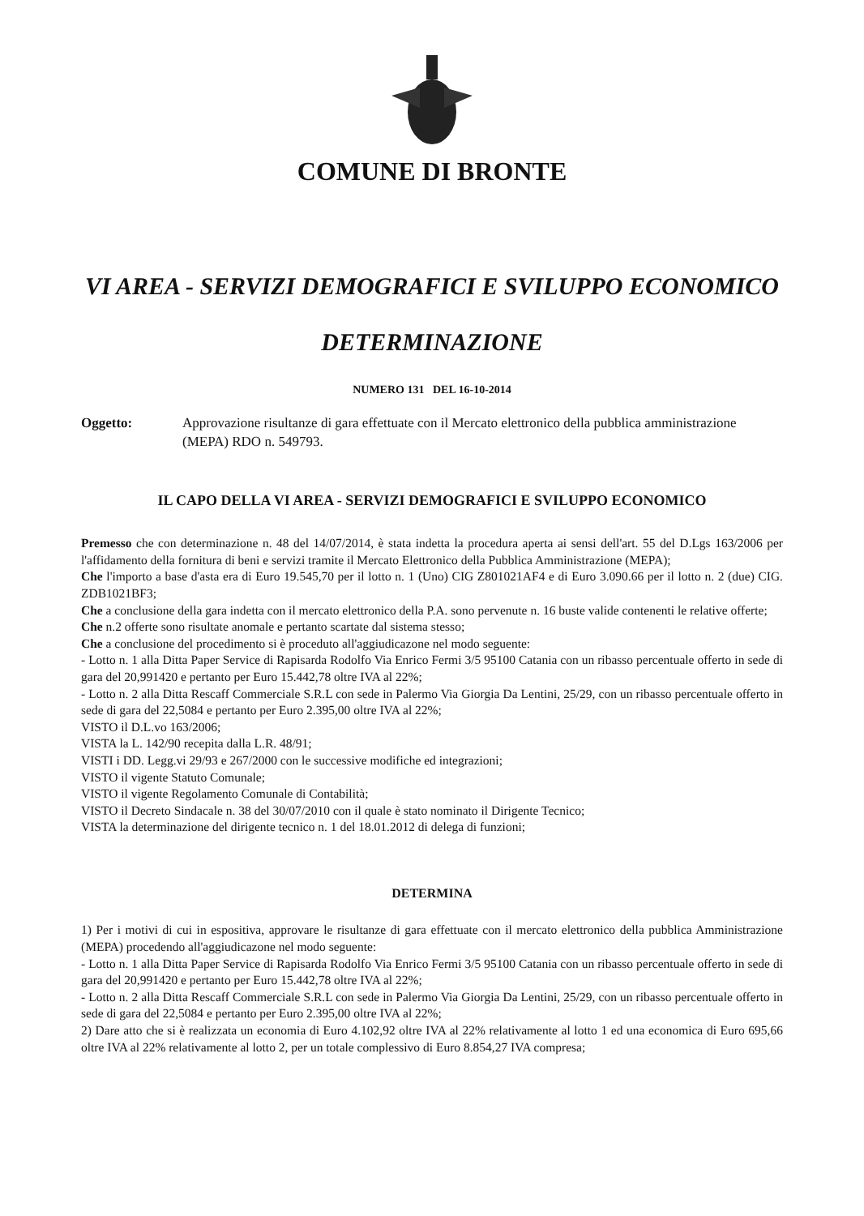COMUNE DI BRONTE
VI AREA - SERVIZI DEMOGRAFICI E SVILUPPO ECONOMICO
DETERMINAZIONE
NUMERO 131 DEL 16-10-2014
Oggetto: Approvazione risultanze di gara effettuate con il Mercato elettronico della pubblica amministrazione (MEPA) RDO n. 549793.
IL CAPO DELLA VI AREA - SERVIZI DEMOGRAFICI E SVILUPPO ECONOMICO
Premesso che con determinazione n. 48 del 14/07/2014, è stata indetta la procedura aperta ai sensi dell'art. 55 del D.Lgs 163/2006 per l'affidamento della fornitura di beni e servizi tramite il Mercato Elettronico della Pubblica Amministrazione (MEPA);
Che l'importo a base d'asta era di Euro 19.545,70 per il lotto n. 1 (Uno) CIG Z801021AF4 e di Euro 3.090.66 per il lotto n. 2 (due) CIG. ZDB1021BF3;
Che a conclusione della gara indetta con il mercato elettronico della P.A. sono pervenute n. 16 buste valide contenenti le relative offerte;
Che n.2 offerte sono risultate anomale e pertanto scartate dal sistema stesso;
Che a conclusione del procedimento si è proceduto all'aggiudicazone nel modo seguente:
- Lotto n. 1 alla Ditta Paper Service di Rapisarda Rodolfo Via Enrico Fermi 3/5 95100 Catania con un ribasso percentuale offerto in sede di gara del 20,991420 e pertanto per Euro 15.442,78 oltre IVA al 22%;
- Lotto n. 2 alla Ditta Rescaff Commerciale S.R.L con sede in Palermo Via Giorgia Da Lentini, 25/29, con un ribasso percentuale offerto in sede di gara del 22,5084 e pertanto per Euro 2.395,00 oltre IVA al 22%;
VISTO il D.L.vo 163/2006;
VISTA la L. 142/90 recepita dalla L.R. 48/91;
VISTI i DD. Legg.vi 29/93 e 267/2000 con le successive modifiche ed integrazioni;
VISTO il vigente Statuto Comunale;
VISTO il vigente Regolamento Comunale di Contabilità;
VISTO il Decreto Sindacale n. 38 del 30/07/2010 con il quale è stato nominato il Dirigente Tecnico;
VISTA la determinazione del dirigente tecnico n. 1 del 18.01.2012 di delega di funzioni;
DETERMINA
1) Per i motivi di cui in espositiva, approvare le risultanze di gara effettuate con il mercato elettronico della pubblica Amministrazione (MEPA) procedendo all'aggiudicazone nel modo seguente:
- Lotto n. 1 alla Ditta Paper Service di Rapisarda Rodolfo Via Enrico Fermi 3/5 95100 Catania con un ribasso percentuale offerto in sede di gara del 20,991420 e pertanto per Euro 15.442,78 oltre IVA al 22%;
- Lotto n. 2 alla Ditta Rescaff Commerciale S.R.L con sede in Palermo Via Giorgia Da Lentini, 25/29, con un ribasso percentuale offerto in sede di gara del 22,5084 e pertanto per Euro 2.395,00 oltre IVA al 22%;
2) Dare atto che si è realizzata un economia di Euro 4.102,92 oltre IVA al 22% relativamente al lotto 1 ed una economica di Euro 695,66 oltre IVA al 22% relativamente al lotto 2, per un totale complessivo di Euro 8.854,27 IVA compresa;